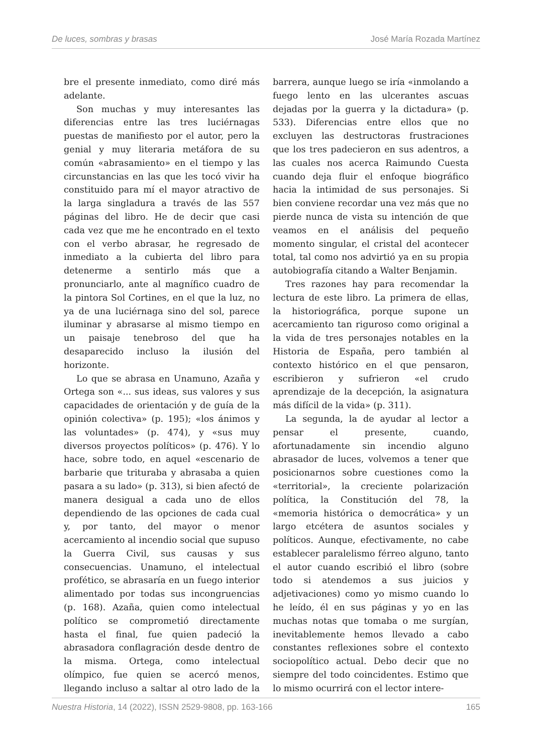De luces, sombras y brasas José María Rozada Martínez
bre el presente inmediato, como diré más adelante.
Son muchas y muy interesantes las diferencias entre las tres luciérnagas puestas de manifiesto por el autor, pero la genial y muy literaria metáfora de su común «abrasamiento» en el tiempo y las circunstancias en las que les tocó vivir ha constituido para mí el mayor atractivo de la larga singladura a través de las 557 páginas del libro. He de decir que casi cada vez que me he encontrado en el texto con el verbo abrasar, he regresado de inmediato a la cubierta del libro para detenerme a sentirlo más que a pronunciarlo, ante al magnífico cuadro de la pintora Sol Cortines, en el que la luz, no ya de una luciérnaga sino del sol, parece iluminar y abrasarse al mismo tiempo en un paisaje tenebroso del que ha desaparecido incluso la ilusión del horizonte.
Lo que se abrasa en Unamuno, Azaña y Ortega son «... sus ideas, sus valores y sus capacidades de orientación y de guía de la opinión colectiva» (p. 195); «los ánimos y las voluntades» (p. 474), y «sus muy diversos proyectos políticos» (p. 476). Y lo hace, sobre todo, en aquel «escenario de barbarie que trituraba y abrasaba a quien pasara a su lado» (p. 313), si bien afectó de manera desigual a cada uno de ellos dependiendo de las opciones de cada cual y, por tanto, del mayor o menor acercamiento al incendio social que supuso la Guerra Civil, sus causas y sus consecuencias. Unamuno, el intelectual profético, se abrasaría en un fuego interior alimentado por todas sus incongruencias (p. 168). Azaña, quien como intelectual político se comprometió directamente hasta el final, fue quien padeció la abrasadora conflagración desde dentro de la misma. Ortega, como intelectual olímpico, fue quien se acercó menos, llegando incluso a saltar al otro lado de la barrera, aunque luego se iría «inmolando a fuego lento en las ulcerantes ascuas dejadas por la guerra y la dictadura» (p. 533). Diferencias entre ellos que no excluyen las destructoras frustraciones que los tres padecieron en sus adentros, a las cuales nos acerca Raimundo Cuesta cuando deja fluir el enfoque biográfico hacia la intimidad de sus personajes. Si bien conviene recordar una vez más que no pierde nunca de vista su intención de que veamos en el análisis del pequeño momento singular, el cristal del acontecer total, tal como nos advirtió ya en su propia autobiografía citando a Walter Benjamin.
Tres razones hay para recomendar la lectura de este libro. La primera de ellas, la historiográfica, porque supone un acercamiento tan riguroso como original a la vida de tres personajes notables en la Historia de España, pero también al contexto histórico en el que pensaron, escribieron y sufrieron «el crudo aprendizaje de la decepción, la asignatura más difícil de la vida» (p. 311).
La segunda, la de ayudar al lector a pensar el presente, cuando, afortunadamente sin incendio alguno abrasador de luces, volvemos a tener que posicionarnos sobre cuestiones como la «territorial», la creciente polarización política, la Constitución del 78, la «memoria histórica o democrática» y un largo etcétera de asuntos sociales y políticos. Aunque, efectivamente, no cabe establecer paralelismo férreo alguno, tanto el autor cuando escribió el libro (sobre todo si atendemos a sus juicios y adjetivaciones) como yo mismo cuando lo he leído, él en sus páginas y yo en las muchas notas que tomaba o me surgían, inevitablemente hemos llevado a cabo constantes reflexiones sobre el contexto sociopolítico actual. Debo decir que no siempre del todo coincidentes. Estimo que lo mismo ocurrirá con el lector intere-
Nuestra Historia, 14 (2022), ISSN 2529-9808, pp. 163-166 165